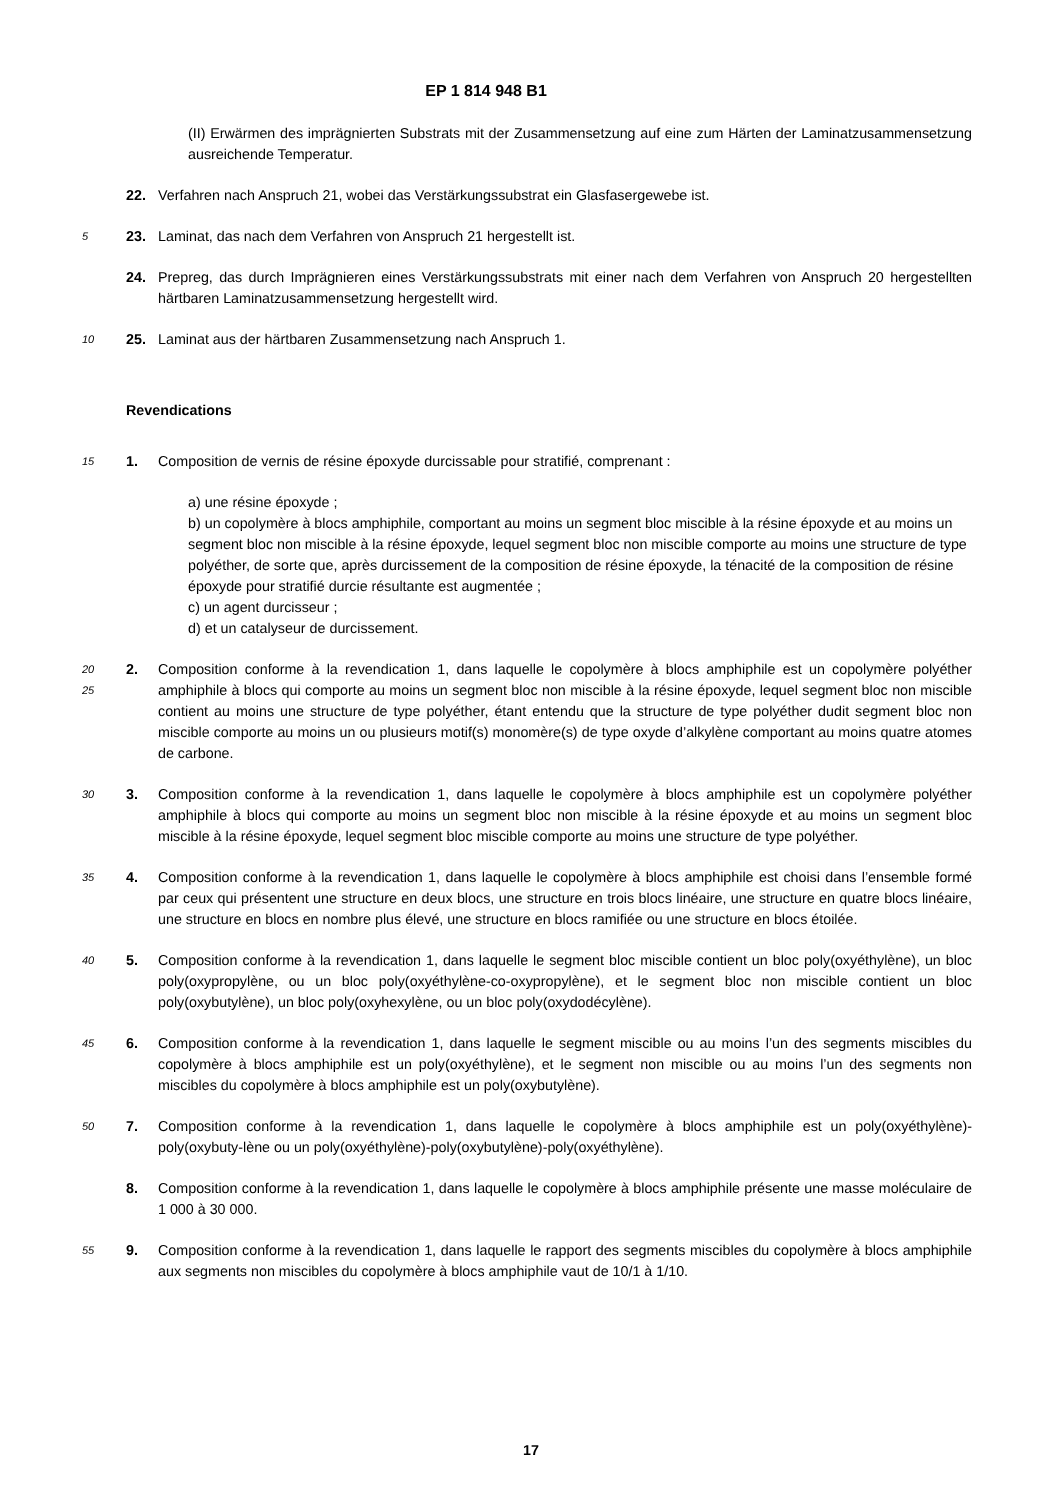EP 1 814 948 B1
(II) Erwärmen des imprägnierten Substrats mit der Zusammensetzung auf eine zum Härten der Laminatzusammensetzung ausreichende Temperatur.
22. Verfahren nach Anspruch 21, wobei das Verstärkungssubstrat ein Glasfasergewebe ist.
5
23. Laminat, das nach dem Verfahren von Anspruch 21 hergestellt ist.
24. Prepreg, das durch Imprägnieren eines Verstärkungssubstrats mit einer nach dem Verfahren von Anspruch 20 hergestellten härtbaren Laminatzusammensetzung hergestellt wird.
10
25. Laminat aus der härtbaren Zusammensetzung nach Anspruch 1.
Revendications
15
1. Composition de vernis de résine époxyde durcissable pour stratifié, comprenant :
a) une résine époxyde ;
b) un copolymère à blocs amphiphile, comportant au moins un segment bloc miscible à la résine époxyde et au moins un segment bloc non miscible à la résine époxyde, lequel segment bloc non miscible comporte au moins une structure de type polyéther, de sorte que, après durcissement de la composition de résine époxyde, la ténacité de la composition de résine époxyde pour stratifié durcie résultante est augmentée ;
c) un agent durcisseur ;
d) et un catalyseur de durcissement.
20
25
2. Composition conforme à la revendication 1, dans laquelle le copolymère à blocs amphiphile est un copolymère polyéther amphiphile à blocs qui comporte au moins un segment bloc non miscible à la résine époxyde, lequel segment bloc non miscible contient au moins une structure de type polyéther, étant entendu que la structure de type polyéther dudit segment bloc non miscible comporte au moins un ou plusieurs motif(s) monomère(s) de type oxyde d’alkylène comportant au moins quatre atomes de carbone.
30
3. Composition conforme à la revendication 1, dans laquelle le copolymère à blocs amphiphile est un copolymère polyéther amphiphile à blocs qui comporte au moins un segment bloc non miscible à la résine époxyde et au moins un segment bloc miscible à la résine époxyde, lequel segment bloc miscible comporte au moins une structure de type polyéther.
35
4. Composition conforme à la revendication 1, dans laquelle le copolymère à blocs amphiphile est choisi dans l’ensemble formé par ceux qui présentent une structure en deux blocs, une structure en trois blocs linéaire, une structure en quatre blocs linéaire, une structure en blocs en nombre plus élevé, une structure en blocs ramifiée ou une structure en blocs étoilée.
40
5. Composition conforme à la revendication 1, dans laquelle le segment bloc miscible contient un bloc poly(oxyéthylène), un bloc poly(oxypropylène, ou un bloc poly(oxyéthylène-co-oxypropylène), et le segment bloc non miscible contient un bloc poly(oxybutylène), un bloc poly(oxyhexylène, ou un bloc poly(oxydodécylène).
45
6. Composition conforme à la revendication 1, dans laquelle le segment miscible ou au moins l’un des segments miscibles du copolymère à blocs amphiphile est un poly(oxyéthylène), et le segment non miscible ou au moins l’un des segments non miscibles du copolymère à blocs amphiphile est un poly(oxybutylène).
50
7. Composition conforme à la revendication 1, dans laquelle le copolymère à blocs amphiphile est un poly(oxyéthylène)-poly(oxybuty-lène ou un poly(oxyéthylène)-poly(oxybutylène)-poly(oxyéthylène).
8. Composition conforme à la revendication 1, dans laquelle le copolymère à blocs amphiphile présente une masse moléculaire de 1 000 à 30 000.
55
9. Composition conforme à la revendication 1, dans laquelle le rapport des segments miscibles du copolymère à blocs amphiphile aux segments non miscibles du copolymère à blocs amphiphile vaut de 10/1 à 1/10.
17